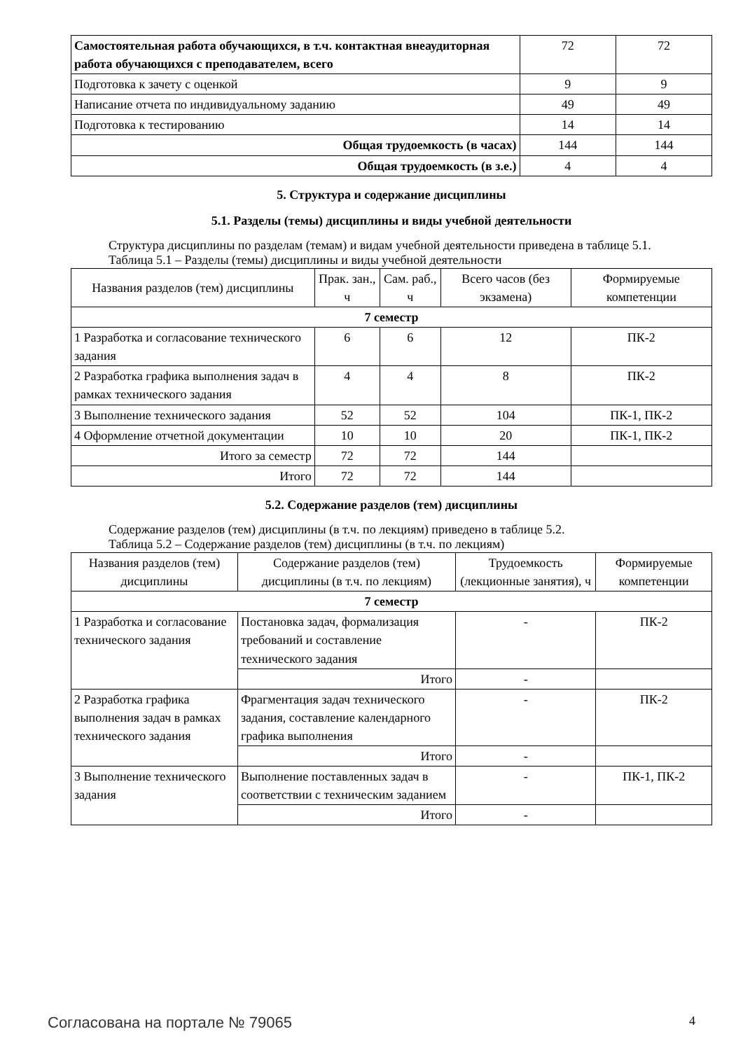| Самостоятельная работа обучающихся, в т.ч. контактная внеаудиторная работа обучающихся с преподавателем, всего | 72 | 72 |
| Подготовка к зачету с оценкой | 9 | 9 |
| Написание отчета по индивидуальному заданию | 49 | 49 |
| Подготовка к тестированию | 14 | 14 |
| Общая трудоемкость (в часах) | 144 | 144 |
| Общая трудоемкость (в з.е.) | 4 | 4 |
5. Структура и содержание дисциплины
5.1. Разделы (темы) дисциплины и виды учебной деятельности
Структура дисциплины по разделам (темам) и видам учебной деятельности приведена в таблице 5.1.
Таблица 5.1 – Разделы (темы) дисциплины и виды учебной деятельности
| Названия разделов (тем) дисциплины | Прак. зан., ч | Сам. раб., ч | Всего часов (без экзамена) | Формируемые компетенции |
| --- | --- | --- | --- | --- |
| 7 семестр | | | | |
| 1 Разработка и согласование технического задания | 6 | 6 | 12 | ПК-2 |
| 2 Разработка графика выполнения задач в рамках технического задания | 4 | 4 | 8 | ПК-2 |
| 3 Выполнение технического задания | 52 | 52 | 104 | ПК-1, ПК-2 |
| 4 Оформление отчетной документации | 10 | 10 | 20 | ПК-1, ПК-2 |
| Итого за семестр | 72 | 72 | 144 | |
| Итого | 72 | 72 | 144 | |
5.2. Содержание разделов (тем) дисциплины
Содержание разделов (тем) дисциплины (в т.ч. по лекциям) приведено в таблице 5.2.
Таблица 5.2 – Содержание разделов (тем) дисциплины (в т.ч. по лекциям)
| Названия разделов (тем) дисциплины | Содержание разделов (тем) дисциплины (в т.ч. по лекциям) | Трудоемкость (лекционные занятия), ч | Формируемые компетенции |
| --- | --- | --- | --- |
| 7 семестр | | | |
| 1 Разработка и согласование технического задания | Постановка задач, формализация требований и составление технического задания | - | ПК-2 |
| | Итого | - | |
| 2 Разработка графика выполнения задач в рамках технического задания | Фрагментация задач технического задания, составление календарного графика выполнения | - | ПК-2 |
| | Итого | - | |
| 3 Выполнение технического задания | Выполнение поставленных задач в соответствии с техническим заданием | - | ПК-1, ПК-2 |
| | Итого | - | |
Согласована на портале № 79065 4